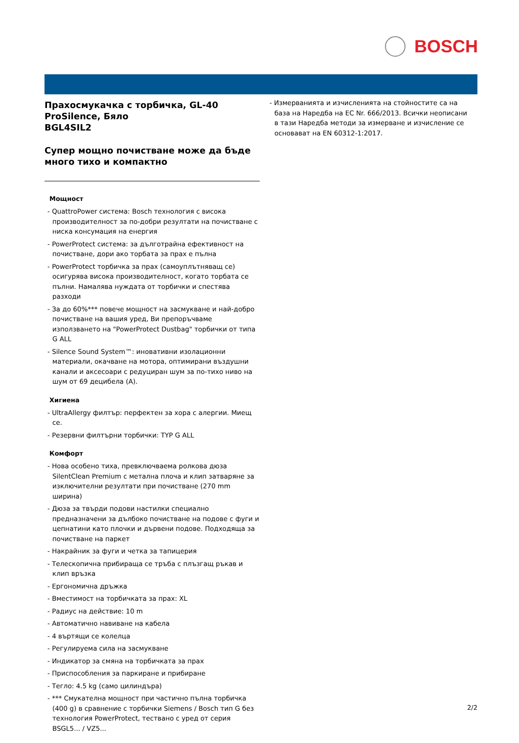BOSCH
Прахосмукачка с торбичка, GL-40 ProSilence, Бяло
BGL4SIL2
Супер мощно почистване може да бъде много тихо и компактно
Мощност
- QuattroPower система: Bosch технология с висока производителност за по-добри резултати на почистване с ниска консумация на енергия
- PowerProtect система: за дълготрайна ефективност на почистване, дори ако торбата за прах е пълна
- PowerProtect торбичка за прах (самоуплътняващ се) осигурява висока производителност, когато торбата се пълни. Намалява нуждата от торбички и спестява разходи
- За до 60%*** повече мощност на засмукване и най-добро почистване на вашия уред, Ви препоръчваме използването на "PowerProtect Dustbag" торбички от типа G ALL
- Silence Sound System™: иновативни изолационни материали, окачване на мотора, оптимирани въздушни канали и аксесоари с редуциран шум за по-тихо ниво на шум от 69 децибела (A).
Хигиена
- UltraAllergy филтър: перфектен за хора с алергии. Миещ се.
- Резервни филтърни торбички: TYP G ALL
Комфорт
- Нова особено тиха, превключваема ролкова дюза SilentClean Premium с метална плоча и клип затваряне за изключителни резултати при почистване (270 mm ширина)
- Дюза за твърди подови настилки специално предназначени за дълбоко почистване на подове с фуги и цепнатини като плочки и дървени подове. Подходяща за почистване на паркет
- Накрайник за фуги и четка за тапицерия
- Телескопична прибираща се тръба с плъзгащ ръкав и клип връзка
- Ергономична дръжка
- Вместимост на торбичката за прах: XL
- Радиус на действие: 10 m
- Автоматично навиване на кабела
- 4 въртящи се колелца
- Регулируема сила на засмукване
- Индикатор за смяна на торбичката за прах
- Приспособления за паркиране и прибиране
- Тегло: 4.5 kg (само цилиндъра)
- *** Смукателна мощност при частично пълна торбичка (400 g) в сравнение с торбички Siemens / Bosch тип G без технология PowerProtect, тествано с уред от серия BSGL5... / VZ5...
- Измерванията и изчисленията на стойностите са на база на Наредба на ЕС Nr. 666/2013. Всички неописани в тази Наредба методи за измерване и изчисление се основават на EN 60312-1:2017.
2/2